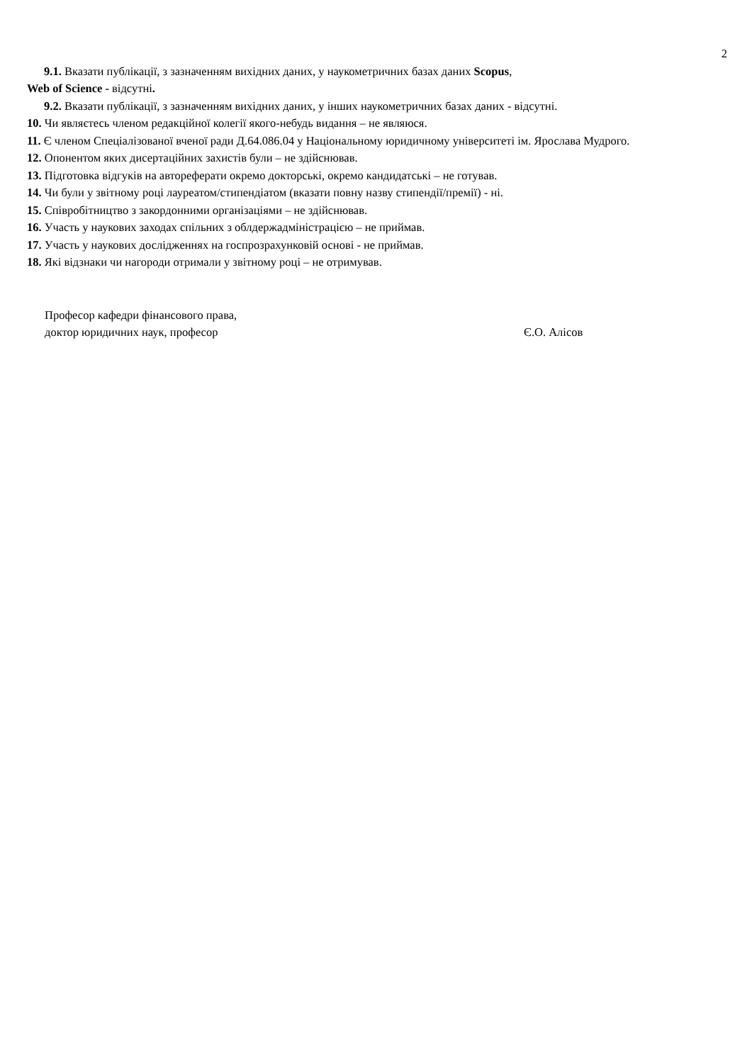2
9.1. Вказати публікації, з зазначенням вихідних даних, у наукометричних базах даних Scopus,
Web of Science - відсутні.
9.2. Вказати публікації, з зазначенням вихідних даних, у інших наукометричних базах даних - відсутні.
10. Чи являєтесь членом редакційної колегії якого-небудь видання – не являюся.
11. Є членом Спеціалізованої вченої ради Д.64.086.04 у Національному юридичному університеті ім. Ярослава Мудрого.
12. Опонентом яких дисертаційних захистів були – не здійснював.
13. Підготовка відгуків на автореферати окремо докторські, окремо кандидатські – не готував.
14. Чи були у звітному році лауреатом/стипендіатом (вказати повну назву стипендії/премії) - ні.
15. Співробітництво з закордонними організаціями – не здійснював.
16. Участь у наукових заходах спільних з облдержадміністрацією – не приймав.
17. Участь у наукових дослідженнях на госпрозрахунковій основі - не приймав.
18. Які відзнаки чи нагороди отримали у звітному році – не отримував.
Професор кафедри фінансового права,
доктор юридичних наук, професор Є.О. Алісов